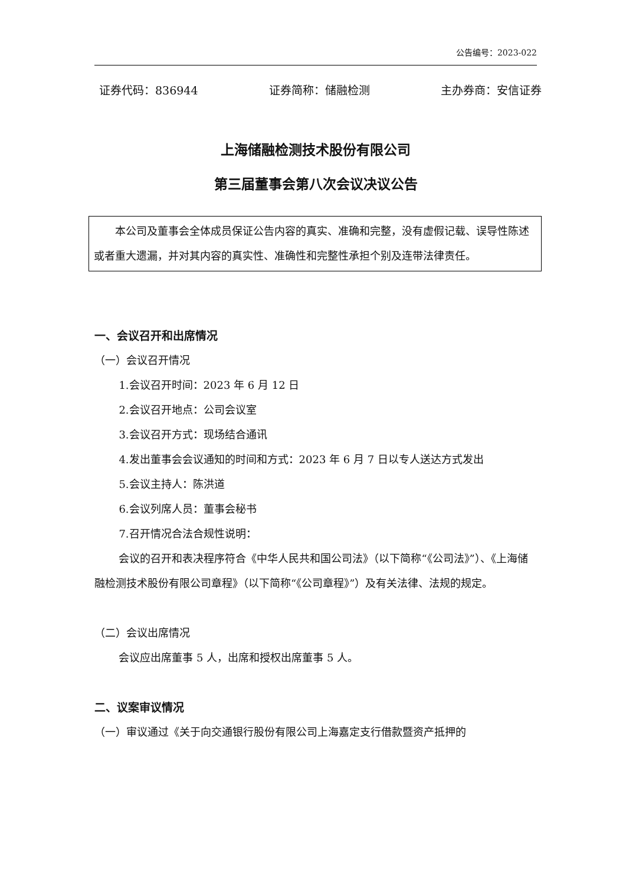公告编号：2023-022
证券代码：836944 证券简称：储融检测 主办券商：安信证券
上海储融检测技术股份有限公司
第三届董事会第八次会议决议公告
本公司及董事会全体成员保证公告内容的真实、准确和完整，没有虚假记载、误导性陈述或者重大遗漏，并对其内容的真实性、准确性和完整性承担个别及连带法律责任。
一、会议召开和出席情况
（一）会议召开情况
1.会议召开时间：2023 年 6 月 12 日
2.会议召开地点：公司会议室
3.会议召开方式：现场结合通讯
4.发出董事会会议通知的时间和方式：2023 年 6 月 7 日以专人送达方式发出
5.会议主持人：陈洪道
6.会议列席人员：董事会秘书
7.召开情况合法合规性说明：
会议的召开和表决程序符合《中华人民共和国公司法》（以下简称“《公司法》”）、《上海储融检测技术股份有限公司章程》（以下简称“《公司章程》”）及有关法律、法规的规定。
（二）会议出席情况
会议应出席董事 5 人，出席和授权出席董事 5 人。
二、议案审议情况
（一）审议通过《关于向交通银行股份有限公司上海嘉定支行借款暨资产抵押的